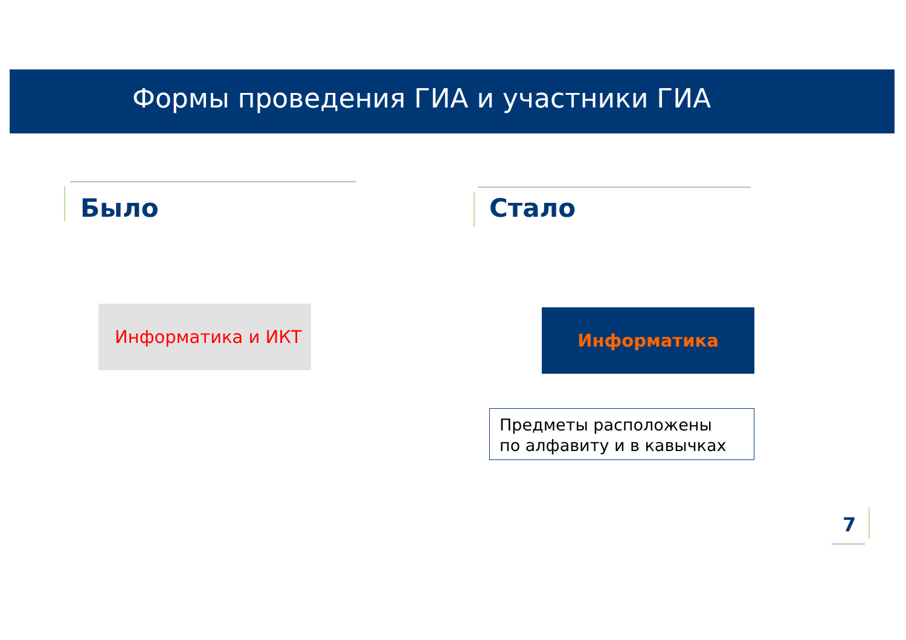Формы проведения ГИА и участники ГИА
Было Стало
Информатика и ИКТ Информатика
Предметы расположены
по алфавиту и в кавычках
7